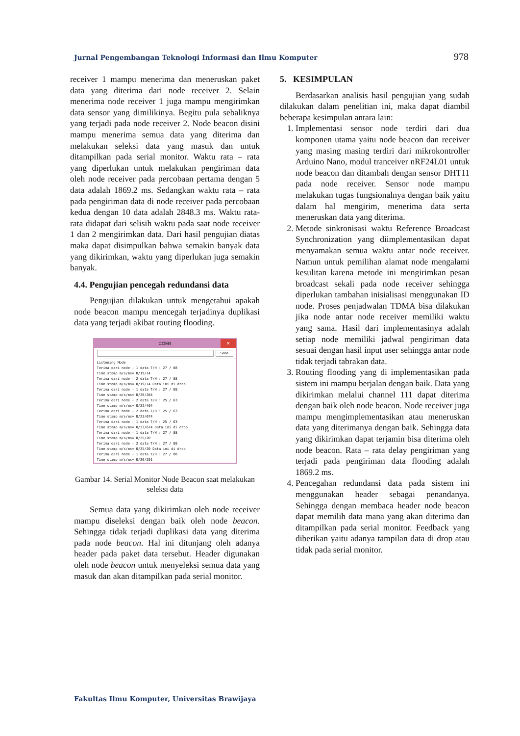Jurnal Pengembangan Teknologi Informasi dan Ilmu Komputer 978
receiver 1 mampu menerima dan meneruskan paket data yang diterima dari node receiver 2. Selain menerima node receiver 1 juga mampu mengirimkan data sensor yang dimilikinya. Begitu pula sebaliknya yang terjadi pada node receiver 2. Node beacon disini mampu menerima semua data yang diterima dan melakukan seleksi data yang masuk dan untuk ditampilkan pada serial monitor. Waktu rata – rata yang diperlukan untuk melakukan pengiriman data oleh node receiver pada percobaan pertama dengan 5 data adalah 1869.2 ms. Sedangkan waktu rata – rata pada pengiriman data di node receiver pada percobaan kedua dengan 10 data adalah 2848.3 ms. Waktu rata-rata didapat dari selisih waktu pada saat node receiver 1 dan 2 mengirimkan data. Dari hasil pengujian diatas maka dapat disimpulkan bahwa semakin banyak data yang dikirimkan, waktu yang diperlukan juga semakin banyak.
4.4. Pengujian pencegah redundansi data
Pengujian dilakukan untuk mengetahui apakah node beacon mampu mencegah terjadinya duplikasi data yang terjadi akibat routing flooding.
COM4 ✕
Send
Listening Mode
Terima dari node - 1 data T/H : 27 / 88
Time stamp m/s/ms= 0/19/14
Terima dari node - 2 data T/H : 27 / 88
Time stamp m/s/ms= 0/19/14 Data ini di drop
Terima dari node - 1 data T/H : 27 / 88
Time stamp m/s/ms= 0/20/284
Terima dari node - 2 data T/H : 25 / 63
Time stamp m/s/ms= 0/22/404
Terima dari node - 2 data T/H : 25 / 63
Time stamp m/s/ms= 0/23/674
Terima dari node - 1 data T/H : 25 / 63
Time stamp m/s/ms= 0/23/674 Data ini di drop
Terima dari node - 1 data T/H : 27 / 88
Time stamp m/s/ms= 0/25/20
Terima dari node - 2 data T/H : 27 / 88
Time stamp m/s/ms= 0/25/20 Data ini di drop
Terima dari node - 1 data T/H : 27 / 88
Time stamp m/s/ms= 0/26/291
Gambar 14. Serial Monitor Node Beacon saat melakukan seleksi data
Semua data yang dikirimkan oleh node receiver mampu diseleksi dengan baik oleh node beacon. Sehingga tidak terjadi duplikasi data yang diterima pada node beacon. Hal ini ditunjang oleh adanya header pada paket data tersebut. Header digunakan oleh node beacon untuk menyeleksi semua data yang masuk dan akan ditampilkan pada serial monitor.
5. KESIMPULAN
Berdasarkan analisis hasil pengujian yang sudah dilakukan dalam penelitian ini, maka dapat diambil beberapa kesimpulan antara lain:
1. Implementasi sensor node terdiri dari dua komponen utama yaitu node beacon dan receiver yang masing masing terdiri dari mikrokontroller Arduino Nano, modul tranceiver nRF24L01 untuk node beacon dan ditambah dengan sensor DHT11 pada node receiver. Sensor node mampu melakukan tugas fungsionalnya dengan baik yaitu dalam hal mengirim, menerima data serta meneruskan data yang diterima.
2. Metode sinkronisasi waktu Reference Broadcast Synchronization yang diimplementasikan dapat menyamakan semua waktu antar node receiver. Namun untuk pemilihan alamat node mengalami kesulitan karena metode ini mengirimkan pesan broadcast sekali pada node receiver sehingga diperlukan tambahan inisialisasi menggunakan ID node. Proses penjadwalan TDMA bisa dilakukan jika node antar node receiver memiliki waktu yang sama. Hasil dari implementasinya adalah setiap node memiliki jadwal pengiriman data sesuai dengan hasil input user sehingga antar node tidak terjadi tabrakan data.
3. Routing flooding yang di implementasikan pada sistem ini mampu berjalan dengan baik. Data yang dikirimkan melalui channel 111 dapat diterima dengan baik oleh node beacon. Node receiver juga mampu mengimplementasikan atau meneruskan data yang diterimanya dengan baik. Sehingga data yang dikirimkan dapat terjamin bisa diterima oleh node beacon. Rata – rata delay pengiriman yang terjadi pada pengiriman data flooding adalah 1869.2 ms.
4. Pencegahan redundansi data pada sistem ini menggunakan header sebagai penandanya. Sehingga dengan membaca header node beacon dapat memilih data mana yang akan diterima dan ditampilkan pada serial monitor. Feedback yang diberikan yaitu adanya tampilan data di drop atau tidak pada serial monitor.
Fakultas Ilmu Komputer, Universitas Brawijaya